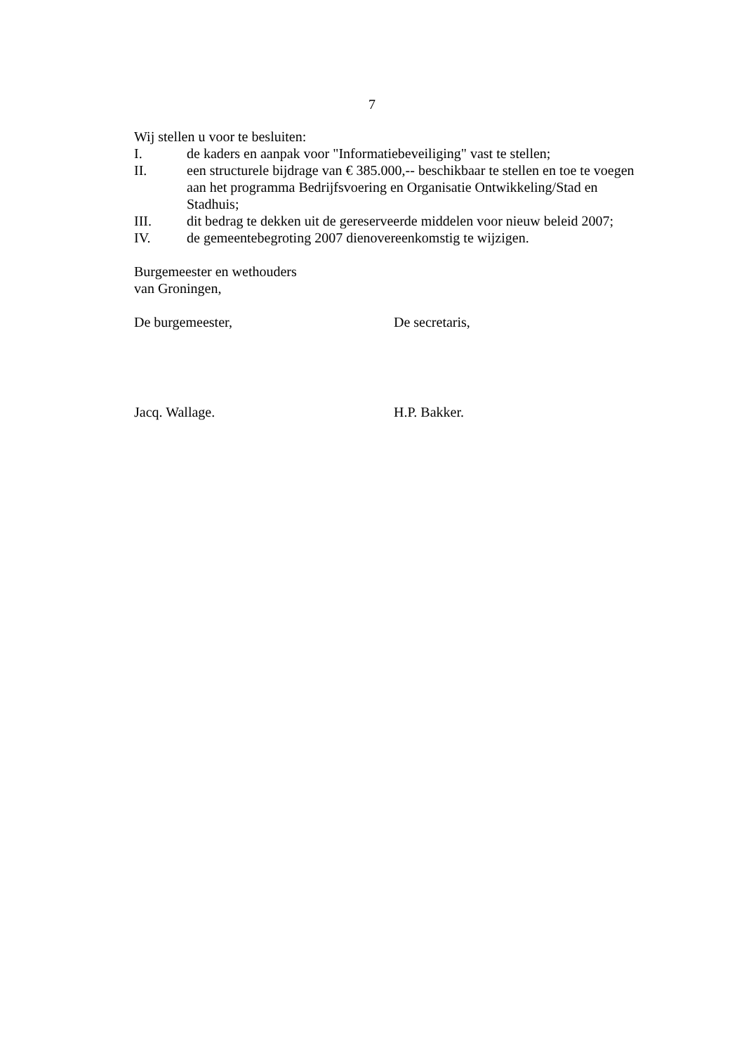7
Wij stellen u voor te besluiten:
I. de kaders en aanpak voor "Informatiebeveiliging" vast te stellen;
II. een structurele bijdrage van € 385.000,-- beschikbaar te stellen en toe te voegen aan het programma Bedrijfsvoering en Organisatie Ontwikkeling/Stad en Stadhuis;
III. dit bedrag te dekken uit de gereserveerde middelen voor nieuw beleid 2007;
IV. de gemeentebegroting 2007 dienovereenkomstig te wijzigen.
Burgemeester en wethouders
van Groningen,
De burgemeester, De secretaris,
Jacq. Wallage. H.P. Bakker.